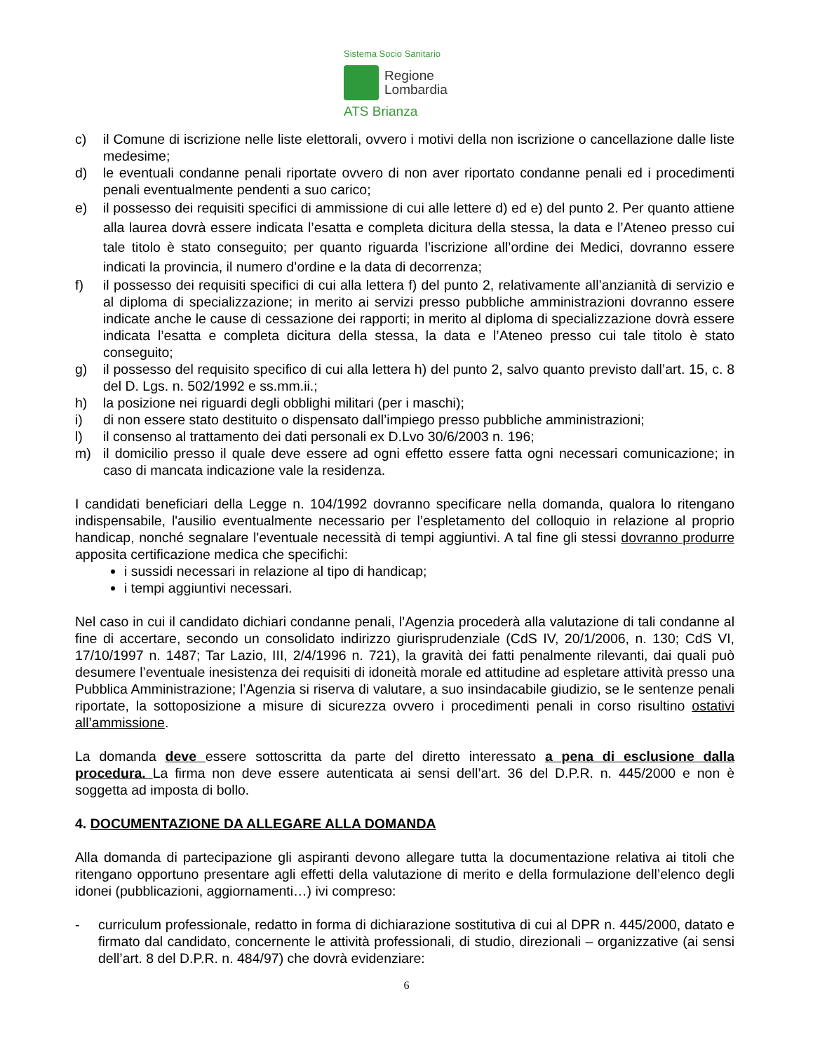Sistema Socio Sanitario
Regione
Lombardia
ATS Brianza
c) il Comune di iscrizione nelle liste elettorali, ovvero i motivi della non iscrizione o cancellazione dalle liste medesime;
d) le eventuali condanne penali riportate ovvero di non aver riportato condanne penali ed i procedimenti penali eventualmente pendenti a suo carico;
e) il possesso dei requisiti specifici di ammissione di cui alle lettere d) ed e) del punto 2. Per quanto attiene alla laurea dovrà essere indicata l’esatta e completa dicitura della stessa, la data e l’Ateneo presso cui tale titolo è stato conseguito; per quanto riguarda l’iscrizione all’ordine dei Medici, dovranno essere indicati la provincia, il numero d’ordine e la data di decorrenza;
f) il possesso dei requisiti specifici di cui alla lettera f) del punto 2, relativamente all’anzianità di servizio e al diploma di specializzazione; in merito ai servizi presso pubbliche amministrazioni dovranno essere indicate anche le cause di cessazione dei rapporti; in merito al diploma di specializzazione dovrà essere indicata l’esatta e completa dicitura della stessa, la data e l’Ateneo presso cui tale titolo è stato conseguito;
g) il possesso del requisito specifico di cui alla lettera h) del punto 2, salvo quanto previsto dall’art. 15, c. 8 del D. Lgs. n. 502/1992 e ss.mm.ii.;
h) la posizione nei riguardi degli obblighi militari (per i maschi);
i) di non essere stato destituito o dispensato dall’impiego presso pubbliche amministrazioni;
l) il consenso al trattamento dei dati personali ex D.Lvo 30/6/2003 n. 196;
m) il domicilio presso il quale deve essere ad ogni effetto essere fatta ogni necessari comunicazione; in caso di mancata indicazione vale la residenza.
I candidati beneficiari della Legge n. 104/1992 dovranno specificare nella domanda, qualora lo ritengano indispensabile, l'ausilio eventualmente necessario per l’espletamento del colloquio in relazione al proprio handicap, nonché segnalare l'eventuale necessità di tempi aggiuntivi. A tal fine gli stessi dovranno produrre apposita certificazione medica che specifichi:
i sussidi necessari in relazione al tipo di handicap;
i tempi aggiuntivi necessari.
Nel caso in cui il candidato dichiari condanne penali, l’Agenzia procederà alla valutazione di tali condanne al fine di accertare, secondo un consolidato indirizzo giurisprudenziale (CdS IV, 20/1/2006, n. 130; CdS VI, 17/10/1997 n. 1487; Tar Lazio, III, 2/4/1996 n. 721), la gravità dei fatti penalmente rilevanti, dai quali può desumere l’eventuale inesistenza dei requisiti di idoneità morale ed attitudine ad espletare attività presso una Pubblica Amministrazione; l’Agenzia si riserva di valutare, a suo insindacabile giudizio, se le sentenze penali riportate, la sottoposizione a misure di sicurezza ovvero i procedimenti penali in corso risultino ostativi all’ammissione.
La domanda deve essere sottoscritta da parte del diretto interessato a pena di esclusione dalla procedura. La firma non deve essere autenticata ai sensi dell’art. 36 del D.P.R. n. 445/2000 e non è soggetta ad imposta di bollo.
4. DOCUMENTAZIONE DA ALLEGARE ALLA DOMANDA
Alla domanda di partecipazione gli aspiranti devono allegare tutta la documentazione relativa ai titoli che ritengano opportuno presentare agli effetti della valutazione di merito e della formulazione dell’elenco degli idonei (pubblicazioni, aggiornamenti…) ivi compreso:
- curriculum professionale, redatto in forma di dichiarazione sostitutiva di cui al DPR n. 445/2000, datato e firmato dal candidato, concernente le attività professionali, di studio, direzionali – organizzative (ai sensi dell’art. 8 del D.P.R. n. 484/97) che dovrà evidenziare:
6